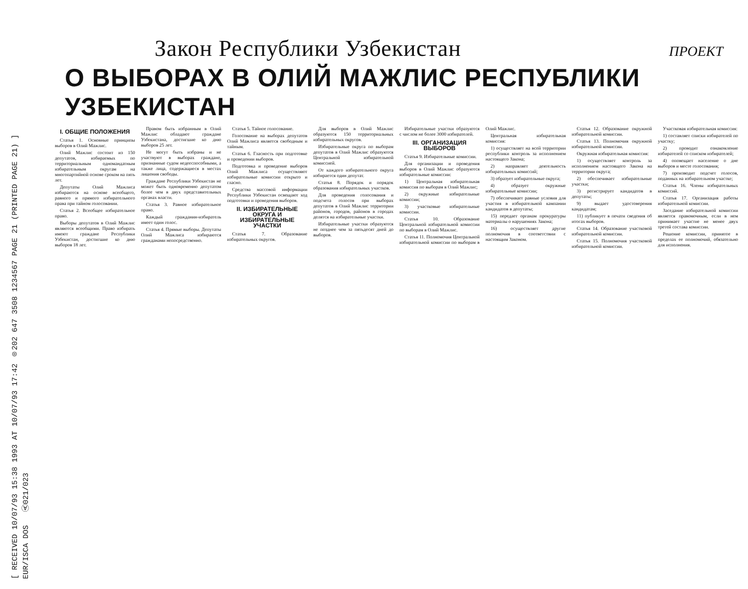[ RECEIVED 10/07/93 15:38 1993 AT 10/07/93 17:42 ◎202 647 3508 1234567 PAGE 21 (PRINTED PAGE 21) ]
EUR/ISCA DOS Ⓐ021/023
Закон Республики Узбекистан
ПРОЕКТ
О ВЫБОРАХ В ОЛИЙ МАЖЛИС РЕСПУБЛИКИ УЗБЕКИСТАН
I. ОБЩИЕ ПОЛОЖЕНИЯ
Статья 1. Основные принципы выборов в Олий Мажлис.
Олий Мажлис состоит из 150 депутатов, избираемых по территориальным одномандатным избирательным округам на многопартийной основе сроком на пять лет.
Депутаты Олий Мажлиса избираются на основе всеобщего, равного и прямого избирательного права при тайном голосовании.
Статья 2. Всеобщее избирательное право.
Выборы депутатов в Олий Мажлис являются всеобщими. Право избирать имеют граждане Республики Узбекистан, достигшие ко дню выборов 18 лет.
Правом быть избранным в Олий Мажлис обладают граждане Узбекистана, достигшие ко дню выборов 25 лет.
Не могут быть избраны и не участвуют в выборах граждане, признанные судом недееспособными, а также лица, содержащиеся в местах лишения свободы.
Граждане Республики Узбекистан не может быть одновременно депутатом более чем в двух представительных органах власти.
Статья 3. Равное избирательное право.
Каждый гражданин-избиратель имеет один голос.
Статья 4. Прямые выборы. Депутаты Олий Мажлиса избираются гражданами непосредственно.
Статья 5. Тайное голосование.
Голосование на выборах депутатов Олий Мажлиса является свободным и тайным.
Статья 6. Гласность при подготовке и проведении выборов.
Подготовка и проведение выборов Олий Мажлиса осуществляют избирательные комиссии открыто и гласно.
Средства массовой информации Республики Узбекистан освещают ход подготовки и проведения выборов.
II. ИЗБИРАТЕЛЬНЫЕ ОКРУГА И ИЗБИРАТЕЛЬНЫЕ УЧАСТКИ
Статья 7. Образование избирательных округов.
Для выборов в Олий Мажлис образуются 150 территориальных избирательных округов.
Избирательные округа по выборам депутатов в Олий Мажлис образуются Центральной избирательной комиссией.
От каждого избирательного округа избирается один депутат.
Статья 8. Порядок и порядок образования избирательных участков.
Для проведения голосования и подсчета голосов при выборах депутатов в Олий Мажлис территории районов, городов, районов в городах делятся на избирательные участки.
Избирательные участки образуются не позднее чем за пятьдесят дней до выборов.
Избирательные участки образуются с числом не более 3000 избирателей.
III. ОРГАНИЗАЦИЯ ВЫБОРОВ
Статья 9. Избирательные комиссии.
Для организации и проведения выборов в Олий Мажлис образуются избирательные комиссии:
1) Центральная избирательная комиссия по выборам в Олий Мажлис;
2) окружные избирательные комиссии;
3) участковые избирательные комиссии.
Статья 10. Образование Центральной избирательной комиссии по выборам в Олий Мажлис.
Статья 11. Полномочия Центральной избирательной комиссии по выборам в Олий Мажлис.
Центральная избирательная комиссия:
1) осуществляет на всей территории республики контроль за исполнением настоящего Закона;
2) направляет деятельность избирательных комиссий;
3) образует избирательные округа;
4) образует окружные избирательные комиссии;
7) обеспечивает равные условия для участия в избирательной кампании кандидатов в депутаты;
15) передает органам прокуратуры материалы о нарушениях Закона;
16) осуществляет другие полномочия в соответствии с настоящим Законом.
Статья 12. Образование окружной избирательной комиссии.
Статья 13. Полномочия окружной избирательной комиссии.
Окружная избирательная комиссия:
1) осуществляет контроль за исполнением настоящего Закона на территории округа;
2) обеспечивает избирательные участки;
3) регистрирует кандидатов в депутаты;
9) выдает удостоверения кандидатам;
11) публикует в печати сведения об итогах выборов.
Статья 14. Образование участковой избирательной комиссии.
Статья 15. Полномочия участковой избирательной комиссии.
Участковая избирательная комиссия:
1) составляет списки избирателей по участку;
2) проводит ознакомление избирателей со списком избирателей;
4) оповещает население о дне выборов и месте голосования;
7) производит подсчет голосов, поданных на избирательном участке;
Статья 16. Члены избирательных комиссий.
Статья 17. Организация работы избирательной комиссии.
Заседание избирательной комиссии является правомочным, если в нем принимает участие не менее двух третей состава комиссии.
Решение комиссии, принятое в пределах ее полномочий, обязательно для исполнения.